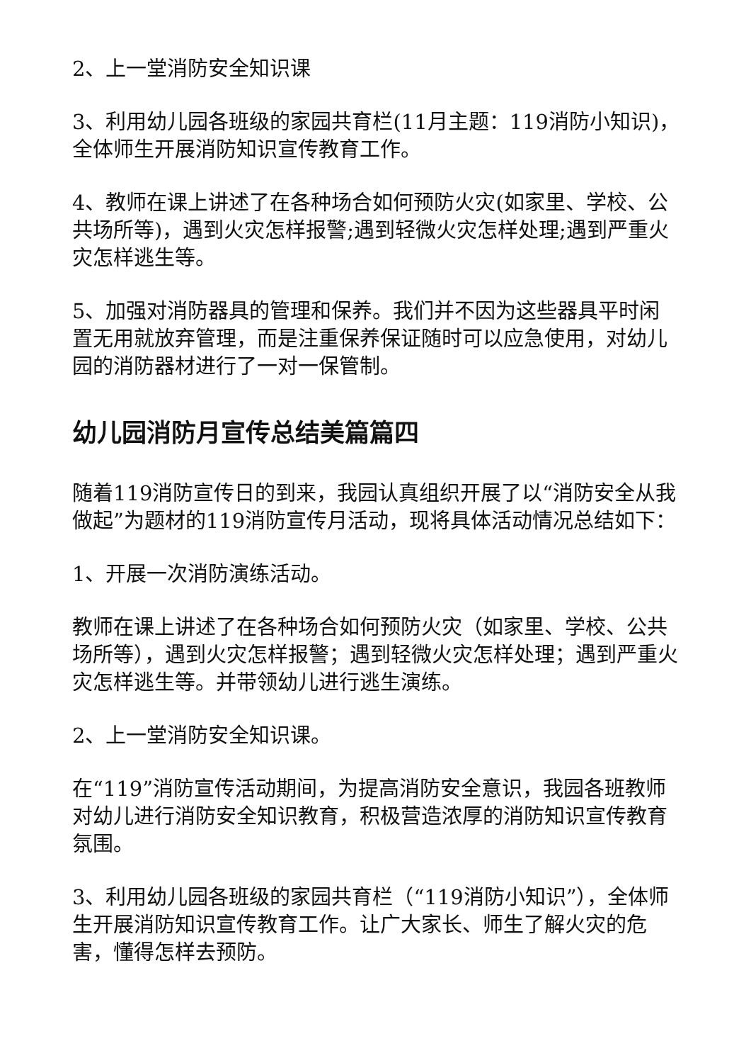2、上一堂消防安全知识课
3、利用幼儿园各班级的家园共育栏(11月主题：119消防小知识)，全体师生开展消防知识宣传教育工作。
4、教师在课上讲述了在各种场合如何预防火灾(如家里、学校、公共场所等)，遇到火灾怎样报警;遇到轻微火灾怎样处理;遇到严重火灾怎样逃生等。
5、加强对消防器具的管理和保养。我们并不因为这些器具平时闲置无用就放弃管理，而是注重保养保证随时可以应急使用，对幼儿园的消防器材进行了一对一保管制。
幼儿园消防月宣传总结美篇篇四
随着119消防宣传日的到来，我园认真组织开展了以“消防安全从我做起”为题材的119消防宣传月活动，现将具体活动情况总结如下：
1、开展一次消防演练活动。
教师在课上讲述了在各种场合如何预防火灾（如家里、学校、公共场所等），遇到火灾怎样报警；遇到轻微火灾怎样处理；遇到严重火灾怎样逃生等。并带领幼儿进行逃生演练。
2、上一堂消防安全知识课。
在“119”消防宣传活动期间，为提高消防安全意识，我园各班教师对幼儿进行消防安全知识教育，积极营造浓厚的消防知识宣传教育氛围。
3、利用幼儿园各班级的家园共育栏（“119消防小知识”），全体师生开展消防知识宣传教育工作。让广大家长、师生了解火灾的危害，懂得怎样去预防。